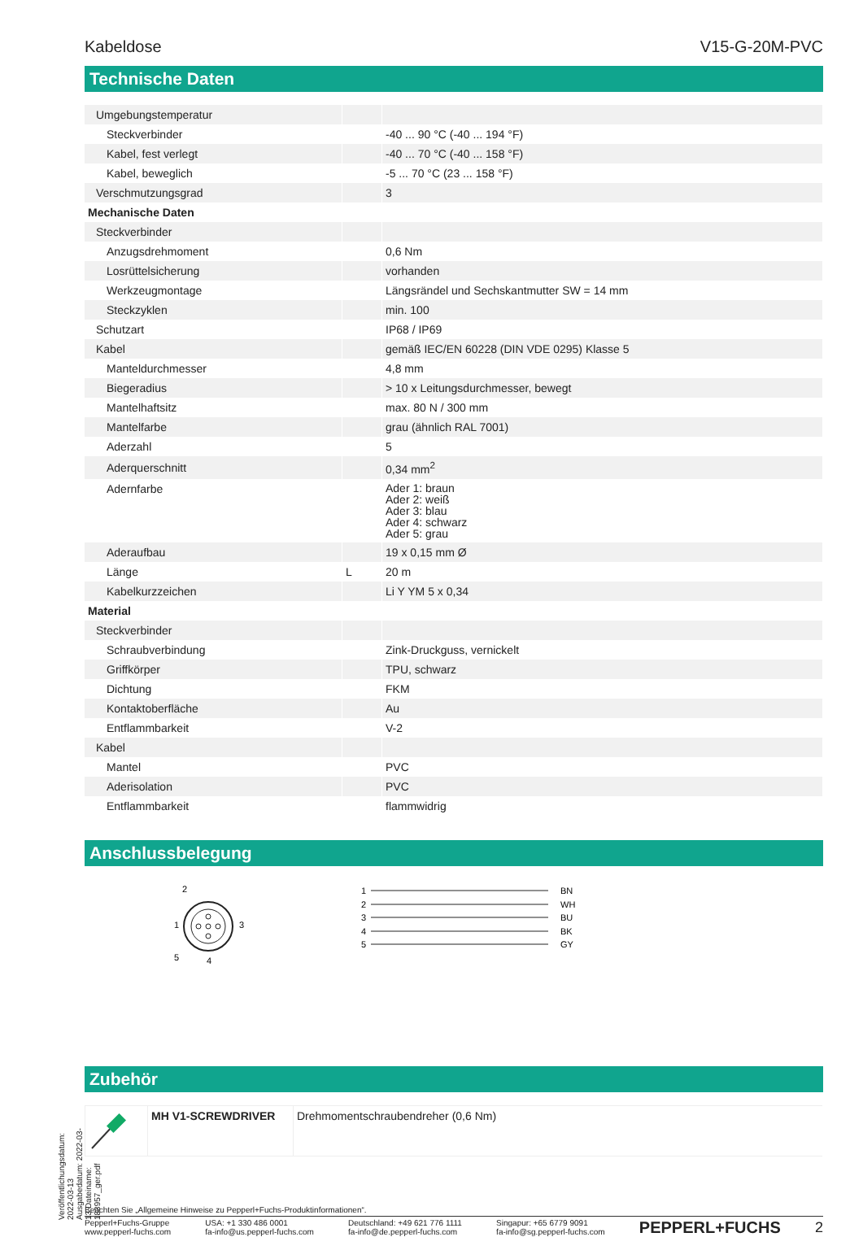Veröffentlichungsdatum: 2022-03-13 Ausgabedatum: 2022-03-13 Dateiname: 183957_ger.pdf
Kabeldose V15-G-20M-PVC
Technische Daten
| Umgebungstemperatur | | |
| Steckverbinder | | -40 ... 90 °C (-40 ... 194 °F) |
| Kabel, fest verlegt | | -40 ... 70 °C (-40 ... 158 °F) |
| Kabel, beweglich | | -5 ... 70 °C (23 ... 158 °F) |
| Verschmutzungsgrad | | 3 |
| Mechanische Daten | | |
| Steckverbinder | | |
| Anzugsdrehmoment | | 0,6 Nm |
| Losrüttelsicherung | | vorhanden |
| Werkzeugmontage | | Längsrändel und Sechskantmutter SW = 14 mm |
| Steckzyklen | | min. 100 |
| Schutzart | | IP68 / IP69 |
| Kabel | | gemäß IEC/EN 60228 (DIN VDE 0295) Klasse 5 |
| Manteldurchmesser | | 4,8 mm |
| Biegeradius | | > 10 x Leitungsdurchmesser, bewegt |
| Mantelhaftsitz | | max. 80 N / 300 mm |
| Mantelfarbe | | grau (ähnlich RAL 7001) |
| Aderzahl | | 5 |
| Aderquerschnitt | | 0,34 mm<sup>2</sup> |
| Adernfarbe | | Ader 1: braun Ader 2: weiß Ader 3: blau Ader 4: schwarz Ader 5: grau |
| Aderaufbau | | 19 x 0,15 mm Ø |
| Länge | L | 20 m |
| Kabelkurzzeichen | | Li Y YM 5 x 0,34 |
| Material | | |
| Steckverbinder | | |
| Schraubverbindung | | Zink-Druckguss, vernickelt |
| Griffkörper | | TPU, schwarz |
| Dichtung | | FKM |
| Kontaktoberfläche | | Au |
| Entflammbarkeit | | V-2 |
| Kabel | | |
| Mantel | | PVC |
| Aderisolation | | PVC |
| Entflammbarkeit | | flammwidrig |
Anschlussbelegung
2
1
3
5
4
1
BN
2
WH
3
BU
4
BK
5
GY
Zubehör
| | MH V1-SCREWDRIVER | Drehmomentschraubendreher (0,6 Nm) |
Beachten Sie „Allgemeine Hinweise zu Pepperl+Fuchs-Produktinformationen“.
Pepperl+Fuchs-Gruppe
www.pepperl-fuchs.com USA: +1 330 486 0001
fa-info@us.pepperl-fuchs.com Deutschland: +49 621 776 1111
fa-info@de.pepperl-fuchs.com Singapur: +65 6779 9091
fa-info@sg.pepperl-fuchs.com PEPPERL+FUCHS 2